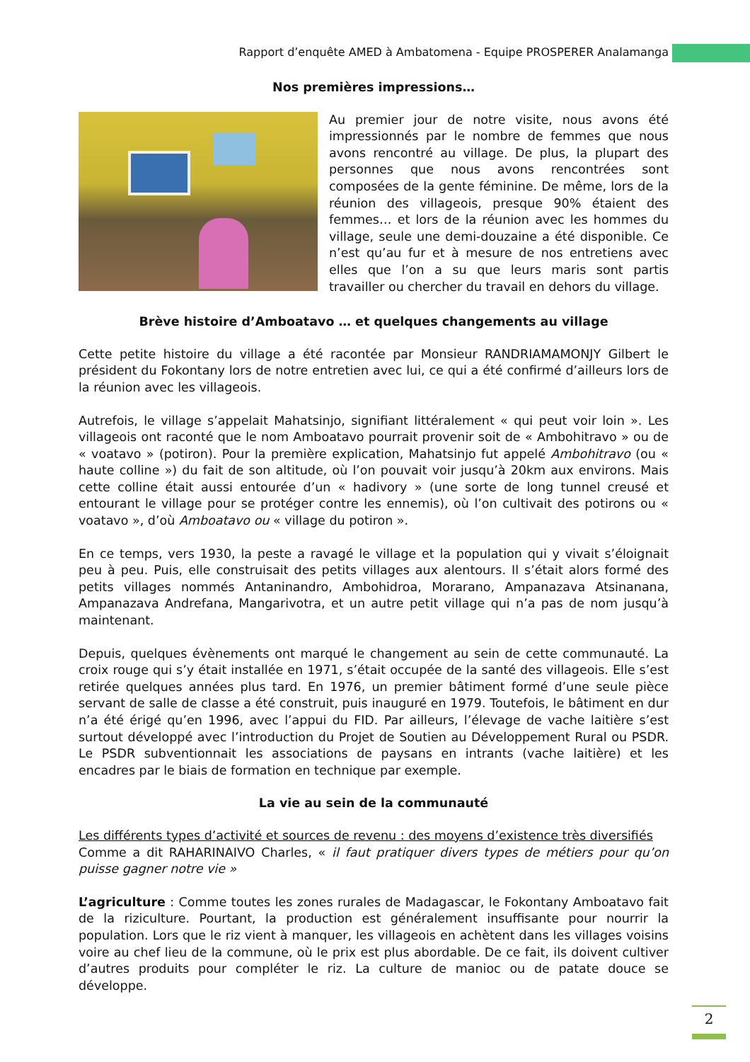Rapport d’enquête AMED à Ambatomena - Equipe PROSPERER Analamanga
Nos premières impressions…
Au premier jour de notre visite, nous avons été impressionnés par le nombre de femmes que nous avons rencontré au village. De plus, la plupart des personnes que nous avons rencontrées sont composées de la gente féminine. De même, lors de la réunion des villageois, presque 90% étaient des femmes… et lors de la réunion avec les hommes du village, seule une demi-douzaine a été disponible. Ce n’est qu’au fur et à mesure de nos entretiens avec elles que l’on a su que leurs maris sont partis travailler ou chercher du travail en dehors du village.
Brève histoire d’Amboatavo … et quelques changements au village
Cette petite histoire du village a été racontée par Monsieur RANDRIAMAMONJY Gilbert le président du Fokontany lors de notre entretien avec lui, ce qui a été confirmé d’ailleurs lors de la réunion avec les villageois.
Autrefois, le village s’appelait Mahatsinjo, signifiant littéralement « qui peut voir loin ». Les villageois ont raconté que le nom Amboatavo pourrait provenir soit de « Ambohitravo » ou de « voatavo » (potiron). Pour la première explication, Mahatsinjo fut appelé Ambohitravo (ou « haute colline ») du fait de son altitude, où l’on pouvait voir jusqu’à 20km aux environs. Mais cette colline était aussi entourée d’un « hadivory » (une sorte de long tunnel creusé et entourant le village pour se protéger contre les ennemis), où l’on cultivait des potirons ou « voatavo », d’où Amboatavo ou « village du potiron ».
En ce temps, vers 1930, la peste a ravagé le village et la population qui y vivait s’éloignait peu à peu. Puis, elle construisait des petits villages aux alentours. Il s’était alors formé des petits villages nommés Antaninandro, Ambohidroa, Morarano, Ampanazava Atsinanana, Ampanazava Andrefana, Mangarivotra, et un autre petit village qui n’a pas de nom jusqu’à maintenant.
Depuis, quelques évènements ont marqué le changement au sein de cette communauté. La croix rouge qui s’y était installée en 1971, s’était occupée de la santé des villageois. Elle s’est retirée quelques années plus tard. En 1976, un premier bâtiment formé d’une seule pièce servant de salle de classe a été construit, puis inauguré en 1979. Toutefois, le bâtiment en dur n’a été érigé qu’en 1996, avec l’appui du FID. Par ailleurs, l’élevage de vache laitière s’est surtout développé avec l’introduction du Projet de Soutien au Développement Rural ou PSDR. Le PSDR subventionnait les associations de paysans en intrants (vache laitière) et les encadres par le biais de formation en technique par exemple.
La vie au sein de la communauté
Les différents types d’activité et sources de revenu : des moyens d’existence très diversifiés
Comme a dit RAHARINAIVO Charles, « il faut pratiquer divers types de métiers pour qu’on puisse gagner notre vie »
L’agriculture : Comme toutes les zones rurales de Madagascar, le Fokontany Amboatavo fait de la riziculture. Pourtant, la production est généralement insuffisante pour nourrir la population. Lors que le riz vient à manquer, les villageois en achètent dans les villages voisins voire au chef lieu de la commune, où le prix est plus abordable. De ce fait, ils doivent cultiver d’autres produits pour compléter le riz. La culture de manioc ou de patate douce se développe.
2